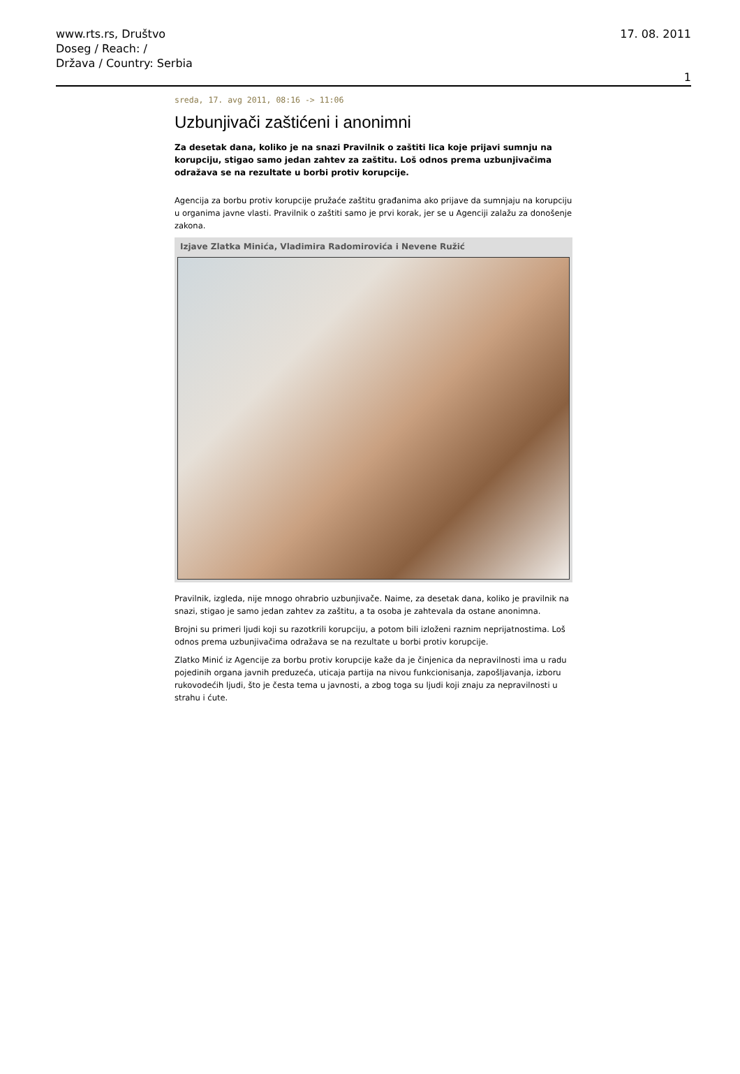www.rts.rs, Društvo
Doseg / Reach: /
Država / Country: Serbia
17. 08. 2011
1
sreda, 17. avg 2011, 08:16 -> 11:06
Uzbunjivači zaštićeni i anonimni
Za desetak dana, koliko je na snazi Pravilnik o zaštiti lica koje prijavi sumnju na korupciju, stigao samo jedan zahtev za zaštitu. Loš odnos prema uzbunjivačima odražava se na rezultate u borbi protiv korupcije.
Agencija za borbu protiv korupcije pružaće zaštitu građanima ako prijave da sumnjaju na korupciju u organima javne vlasti. Pravilnik o zaštiti samo je prvi korak, jer se u Agenciji zalažu za donošenje zakona.
Izjave Zlatka Minića, Vladimira Radomirovića i Nevene Ružić
Pravilnik, izgleda, nije mnogo ohrabrio uzbunjivače. Naime, za desetak dana, koliko je pravilnik na snazi, stigao je samo jedan zahtev za zaštitu, a ta osoba je zahtevala da ostane anonimna.
Brojni su primeri ljudi koji su razotkrili korupciju, a potom bili izloženi raznim neprijatnostima. Loš odnos prema uzbunjivačima odražava se na rezultate u borbi protiv korupcije.
Zlatko Minić iz Agencije za borbu protiv korupcije kaže da je činjenica da nepravilnosti ima u radu pojedinih organa javnih preduzeća, uticaja partija na nivou funkcionisanja, zapošljavanja, izboru rukovodećih ljudi, što je česta tema u javnosti, a zbog toga su ljudi koji znaju za nepravilnosti u strahu i ćute.